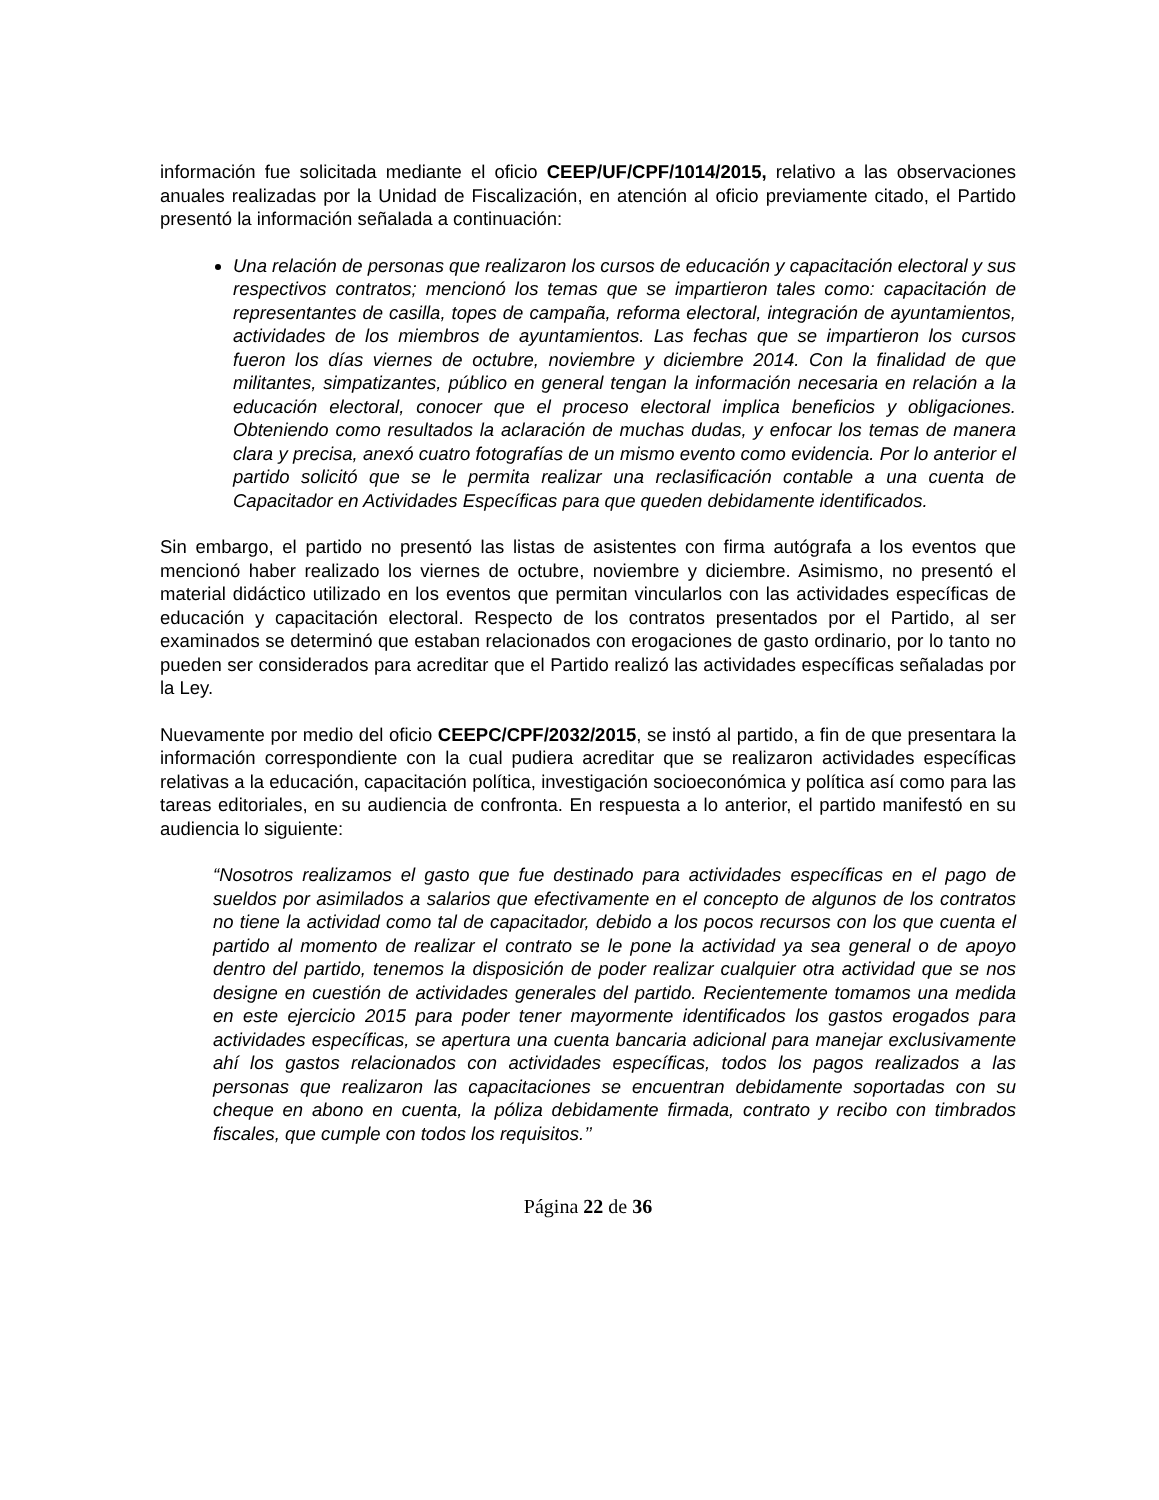información fue solicitada mediante el oficio CEEP/UF/CPF/1014/2015, relativo a las observaciones anuales realizadas por la Unidad de Fiscalización, en atención al oficio previamente citado, el Partido presentó la información señalada a continuación:
Una relación de personas que realizaron los cursos de educación y capacitación electoral y sus respectivos contratos; mencionó los temas que se impartieron tales como: capacitación de representantes de casilla, topes de campaña, reforma electoral, integración de ayuntamientos, actividades de los miembros de ayuntamientos. Las fechas que se impartieron los cursos fueron los días viernes de octubre, noviembre y diciembre 2014. Con la finalidad de que militantes, simpatizantes, público en general tengan la información necesaria en relación a la educación electoral, conocer que el proceso electoral implica beneficios y obligaciones. Obteniendo como resultados la aclaración de muchas dudas, y enfocar los temas de manera clara y precisa, anexó cuatro fotografías de un mismo evento como evidencia. Por lo anterior el partido solicitó que se le permita realizar una reclasificación contable a una cuenta de Capacitador en Actividades Específicas para que queden debidamente identificados.
Sin embargo, el partido no presentó las listas de asistentes con firma autógrafa a los eventos que mencionó haber realizado los viernes de octubre, noviembre y diciembre. Asimismo, no presentó el material didáctico utilizado en los eventos que permitan vincularlos con las actividades específicas de educación y capacitación electoral. Respecto de los contratos presentados por el Partido, al ser examinados se determinó que estaban relacionados con erogaciones de gasto ordinario, por lo tanto no pueden ser considerados para acreditar que el Partido realizó las actividades específicas señaladas por la Ley.
Nuevamente por medio del oficio CEEPC/CPF/2032/2015, se instó al partido, a fin de que presentara la información correspondiente con la cual pudiera acreditar que se realizaron actividades específicas relativas a la educación, capacitación política, investigación socioeconómica y política así como para las tareas editoriales, en su audiencia de confronta. En respuesta a lo anterior, el partido manifestó en su audiencia lo siguiente:
“Nosotros realizamos el gasto que fue destinado para actividades específicas en el pago de sueldos por asimilados a salarios que efectivamente en el concepto de algunos de los contratos no tiene la actividad como tal de capacitador, debido a los pocos recursos con los que cuenta el partido al momento de realizar el contrato se le pone la actividad ya sea general o de apoyo dentro del partido, tenemos la disposición de poder realizar cualquier otra actividad que se nos designe en cuestión de actividades generales del partido. Recientemente tomamos una medida en este ejercicio 2015 para poder tener mayormente identificados los gastos erogados para actividades específicas, se apertura una cuenta bancaria adicional para manejar exclusivamente ahí los gastos relacionados con actividades específicas, todos los pagos realizados a las personas que realizaron las capacitaciones se encuentran debidamente soportadas con su cheque en abono en cuenta, la póliza debidamente firmada, contrato y recibo con timbrados fiscales, que cumple con todos los requisitos.’’
Página 22 de 36